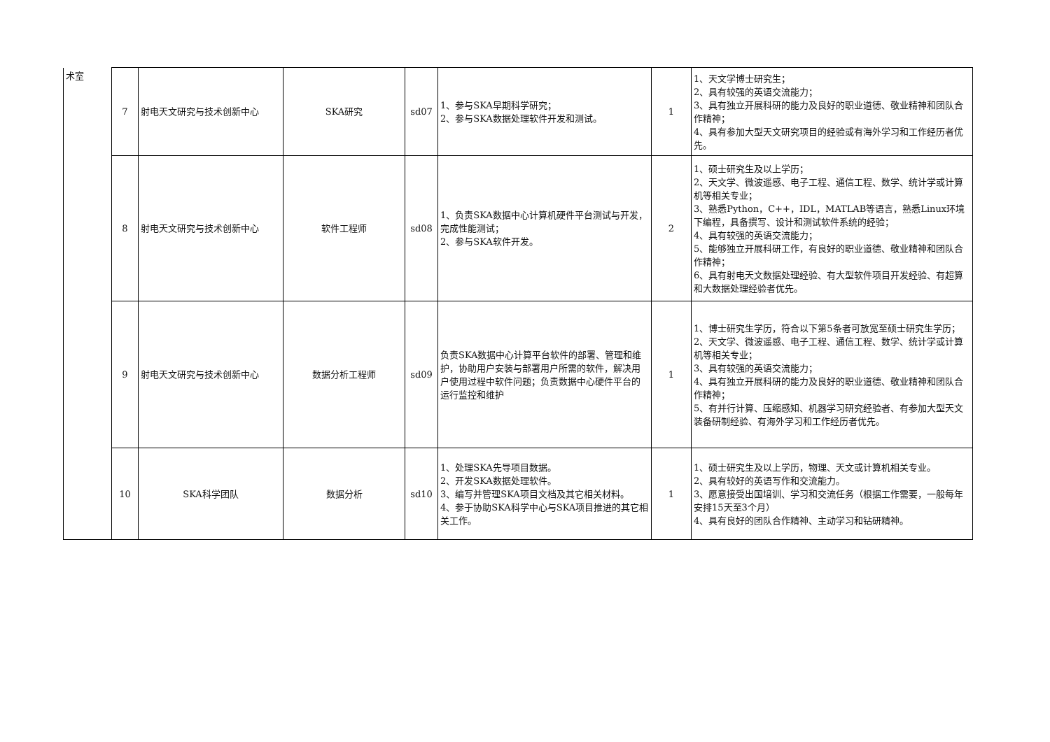| 术室 | 7 | 射电天文研究与技术创新中心 | SKA研究 | sd07 | 1、参与SKA早期科学研究； 2、参与SKA数据处理软件开发和测试。 | 1 | 1、天文学博士研究生； 2、具有较强的英语交流能力； 3、具有独立开展科研的能力及良好的职业道德、敬业精神和团队合作精神； 4、具有参加大型天文研究项目的经验或有海外学习和工作经历者优先。 |
| | 8 | 射电天文研究与技术创新中心 | 软件工程师 | sd08 | 1、负责SKA数据中心计算机硬件平台测试与开发，完成性能测试； 2、参与SKA软件开发。 | 2 | 1、硕士研究生及以上学历； 2、天文学、微波遥感、电子工程、通信工程、数学、统计学或计算机等相关专业； 3、熟悉Python，C++，IDL，MATLAB等语言，熟悉Linux环境下编程，具备撰写、设计和测试软件系统的经验； 4、具有较强的英语交流能力； 5、能够独立开展科研工作，有良好的职业道德、敬业精神和团队合作精神； 6、具有射电天文数据处理经验、有大型软件项目开发经验、有超算和大数据处理经验者优先。 |
| | 9 | 射电天文研究与技术创新中心 | 数据分析工程师 | sd09 | 负责SKA数据中心计算平台软件的部署、管理和维护，协助用户安装与部署用户所需的软件，解决用户使用过程中软件问题；负责数据中心硬件平台的运行监控和维护 | 1 | 1、博士研究生学历，符合以下第5条者可放宽至硕士研究生学历； 2、天文学、微波遥感、电子工程、通信工程、数学、统计学或计算机等相关专业； 3、具有较强的英语交流能力； 4、具有独立开展科研的能力及良好的职业道德、敬业精神和团队合作精神； 5、有并行计算、压缩感知、机器学习研究经验者、有参加大型天文装备研制经验、有海外学习和工作经历者优先。 |
| | 10 | SKA科学团队 | 数据分析 | sd10 | 1、处理SKA先导项目数据。 2、开发SKA数据处理软件。 3、编写并管理SKA项目文档及其它相关材料。 4、参于协助SKA科学中心与SKA项目推进的其它相关工作。 | 1 | 1、硕士研究生及以上学历，物理、天文或计算机相关专业。 2、具有较好的英语写作和交流能力。 3、愿意接受出国培训、学习和交流任务（根据工作需要，一般每年安排15天至3个月） 4、具有良好的团队合作精神、主动学习和钻研精神。 |